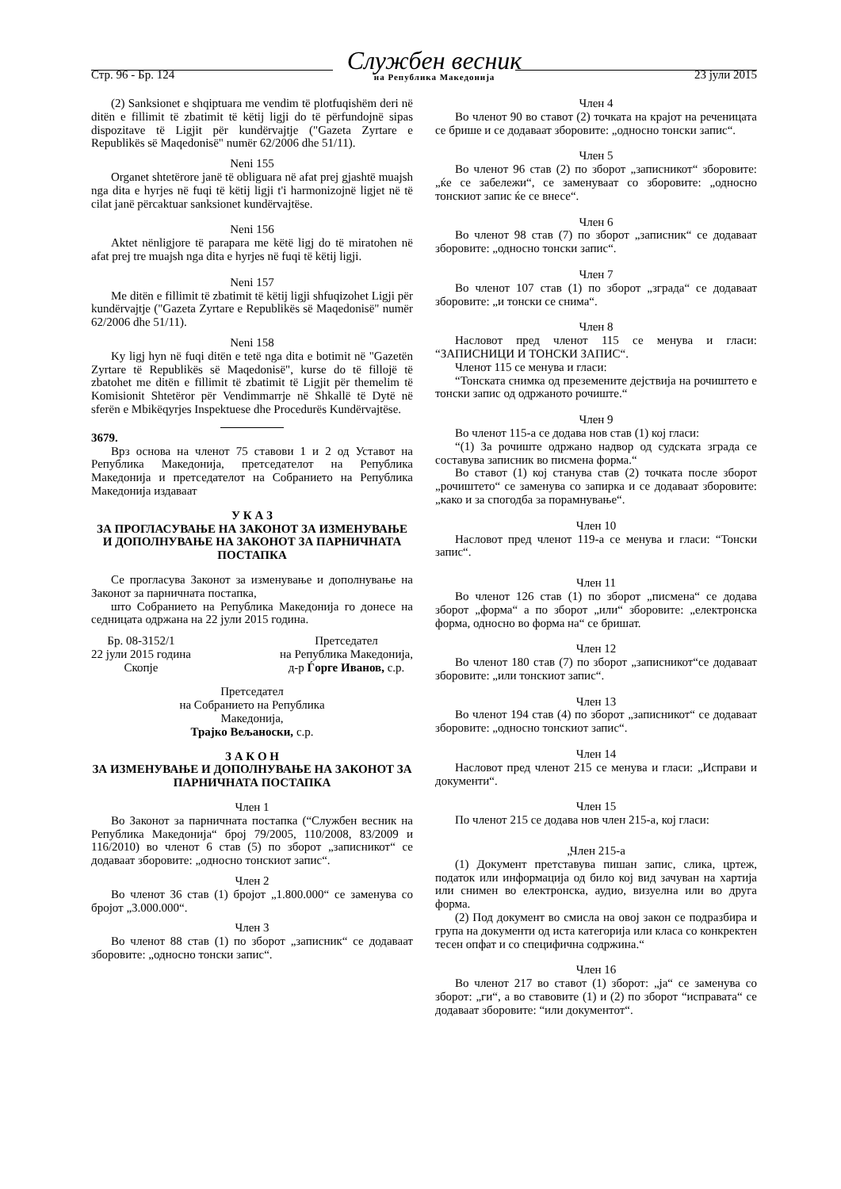Стр. 96 - Бр. 124 Службен весник
на Република Македонија 23 јули 2015
(2) Sanksionet e shqiptuara me vendim të plotfuqishëm deri në ditën e fillimit të zbatimit të këtij ligji do të përfundojnë sipas dispozitave të Ligjit për kundërvajtje ("Gazeta Zyrtare e Republikës së Maqedonisë" numër 62/2006 dhe 51/11).
Neni 155
Organet shtetërore janë të obliguara në afat prej gjashtë muajsh nga dita e hyrjes në fuqi të këtij ligji t'i harmonizojnë ligjet në të cilat janë përcaktuar sanksionet kundërvajtëse.
Neni 156
Aktet nënligjore të parapara me këtë ligj do të miratohen në afat prej tre muajsh nga dita e hyrjes në fuqi të këtij ligji.
Neni 157
Me ditën e fillimit të zbatimit të këtij ligji shfuqizohet Ligji për kundërvajtje ("Gazeta Zyrtare e Republikës së Maqedonisë" numër 62/2006 dhe 51/11).
Neni 158
Ky ligj hyn në fuqi ditën e tetë nga dita e botimit në "Gazetën Zyrtare të Republikës së Maqedonisë", kurse do të fillojë të zbatohet me ditën e fillimit të zbatimit të Ligjit për themelim të Komisionit Shtetëror për Vendimmarrje në Shkallë të Dytë në sferën e Mbikëqyrjes Inspektuese dhe Procedurës Kundërvajtëse.
3679.
Врз основа на членот 75 ставови 1 и 2 од Уставот на Република Македонија, претседателот на Република Македонија и претседателот на Собранието на Република Македонија издаваат
У К А З
ЗА ПРОГЛАСУВАЊЕ НА ЗАКОНОТ ЗА ИЗМЕНУВАЊЕ И ДОПОЛНУВАЊЕ НА ЗАКОНОТ ЗА ПАРНИЧНАТА ПОСТАПКА
Се прогласува Законот за изменување и дополнување на Законот за парничната постапка,
што Собранието на Република Македонија го донесе на седницата одржана на 22 јули 2015 година.
Бр. 08-3152/1
22 јули 2015 година
Скопје
Претседател
на Република Македонија,
д-р Ѓорге Иванов, с.р.
Претседател
на Собранието на Република
Македонија,
Трајко Вељаноски, с.р.
З А К О Н
ЗА ИЗМЕНУВАЊЕ И ДОПОЛНУВАЊЕ НА ЗАКОНОТ ЗА ПАРНИЧНАТА ПОСТАПКА
Член 1
Во Законот за парничната постапка (“Службен весник на Република Македонија“ број 79/2005, 110/2008, 83/2009 и 116/2010) во членот 6 став (5) по зборот „записникот“ се додаваат зборовите: „односно тонскиот запис“.
Член 2
Во членот 36 став (1) бројот „1.800.000“ се заменува со бројот „3.000.000“.
Член 3
Во членот 88 став (1) по зборот „записник“ се додаваат зборовите: „односно тонски запис“.
Член 4
Во членот 90 во ставот (2) точката на крајот на реченицата се брише и се додаваат зборовите: „односно тонски запис“.
Член 5
Во членот 96 став (2) по зборот „записникот“ зборовите: „ќе се забележи“, се заменуваат со зборовите: „односно тонскиот запис ќе се внесе“.
Член 6
Во членот 98 став (7) по зборот „записник“ се додаваат зборовите: „односно тонски запис“.
Член 7
Во членот 107 став (1) по зборот „зграда“ се додаваат зборовите: „и тонски се снима“.
Член 8
Насловот пред членот 115 се менува и гласи: “ЗАПИСНИЦИ И ТОНСКИ ЗАПИС“.
Членот 115 се менува и гласи:
“Тонската снимка од преземените дејствија на рочиштето е тонски запис од одржаното рочиште.“
Член 9
Во членот 115-а се додава нов став (1) кој гласи:
“(1) За рочиште одржано надвор од судската зграда се составува записник во писмена форма.“
Во ставот (1) кој станува став (2) точката после зборот „рочиштето“ се заменува со запирка и се додаваат зборовите: „како и за спогодба за порамнување“.
Член 10
Насловот пред членот 119-а се менува и гласи: “Тонски запис“.
Член 11
Во членот 126 став (1) по зборот „писмена“ се додава зборот „форма“ а по зборот „или“ зборовите: „електронска форма, односно во форма на“ се бришат.
Член 12
Во членот 180 став (7) по зборот „записникот“се додаваат зборовите: „или тонскиот запис“.
Член 13
Во членот 194 став (4) по зборот „записникот“ се додаваат зборовите: „односно тонскиот запис“.
Член 14
Насловот пред членот 215 се менува и гласи: „Исправи и документи“.
Член 15
По членот 215 се додава нов член 215-а, кој гласи:
„Член 215-а
(1) Документ претставува пишан запис, слика, цртеж, податок или информација од било кој вид зачуван на хартија или снимен во електронска, аудио, визуелна или во друга форма.
(2) Под документ во смисла на овој закон се подразбира и група на документи од иста категорија или класа со конкректен тесен опфат и со специфична содржина.“
Член 16
Во членот 217 во ставот (1) зборот: „ја“ се заменува со зборот: „ги“, а во ставовите (1) и (2) по зборот “исправата“ се додаваат зборовите: “или документот“.